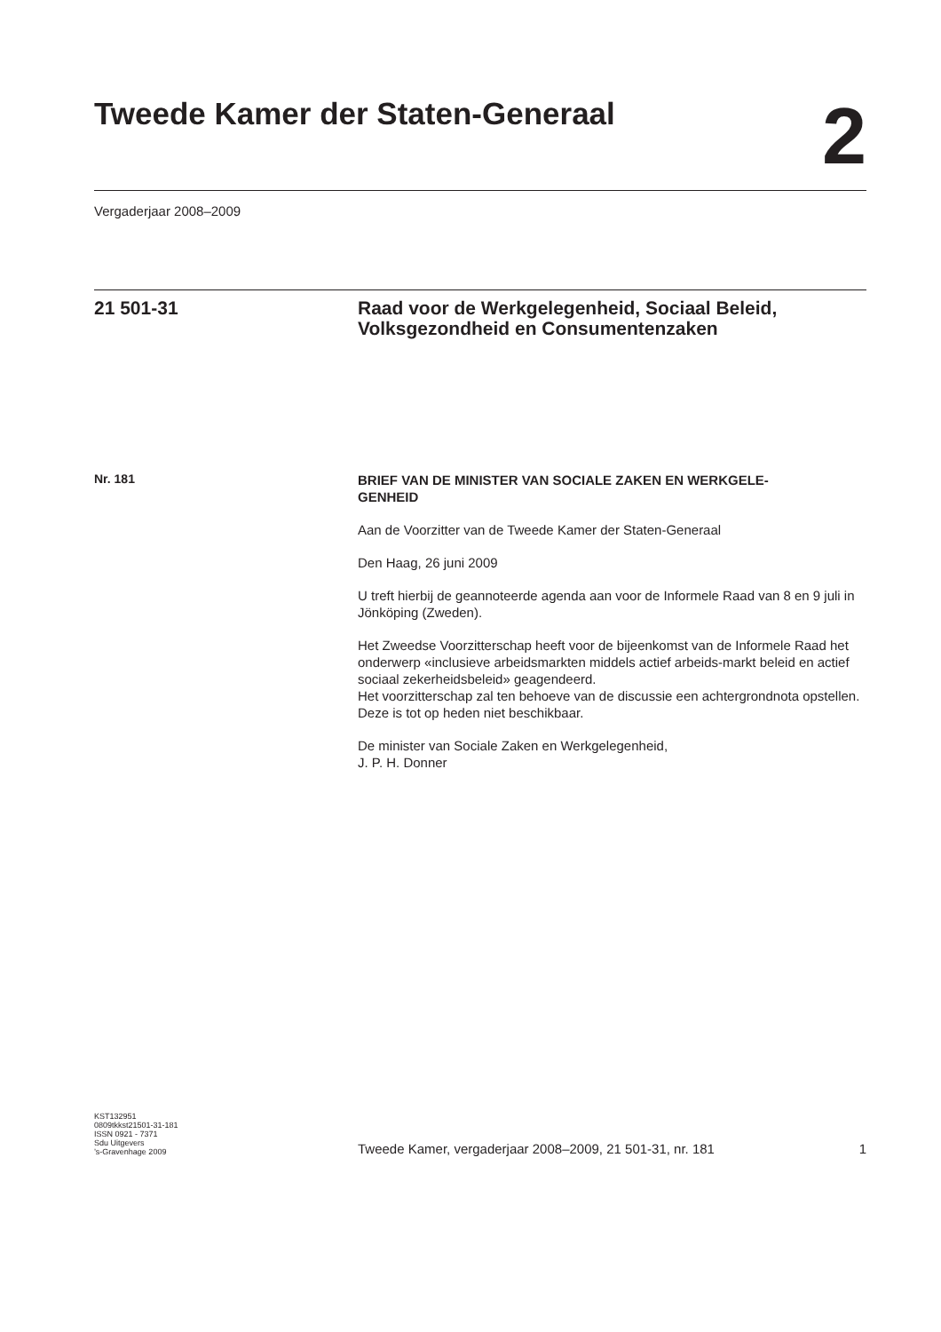Tweede Kamer der Staten-Generaal
2
Vergaderjaar 2008–2009
21 501-31 Raad voor de Werkgelegenheid, Sociaal Beleid, Volksgezondheid en Consumentenzaken
Nr. 181
BRIEF VAN DE MINISTER VAN SOCIALE ZAKEN EN WERKGELE-
GENHEID
Aan de Voorzitter van de Tweede Kamer der Staten-Generaal
Den Haag, 26 juni 2009
U treft hierbij de geannoteerde agenda aan voor de Informele Raad van 8 en 9 juli in Jönköping (Zweden).
Het Zweedse Voorzitterschap heeft voor de bijeenkomst van de Informele Raad het onderwerp «inclusieve arbeidsmarkten middels actief arbeids-markt beleid en actief sociaal zekerheidsbeleid» geagendeerd.
Het voorzitterschap zal ten behoeve van de discussie een achtergrondnota opstellen. Deze is tot op heden niet beschikbaar.
De minister van Sociale Zaken en Werkgelegenheid,
J. P. H. Donner
KST132951
0809tkkst21501-31-181
ISSN 0921 - 7371
Sdu Uitgevers
’s-Gravenhage 2009
Tweede Kamer, vergaderjaar 2008–2009, 21 501-31, nr. 181 1